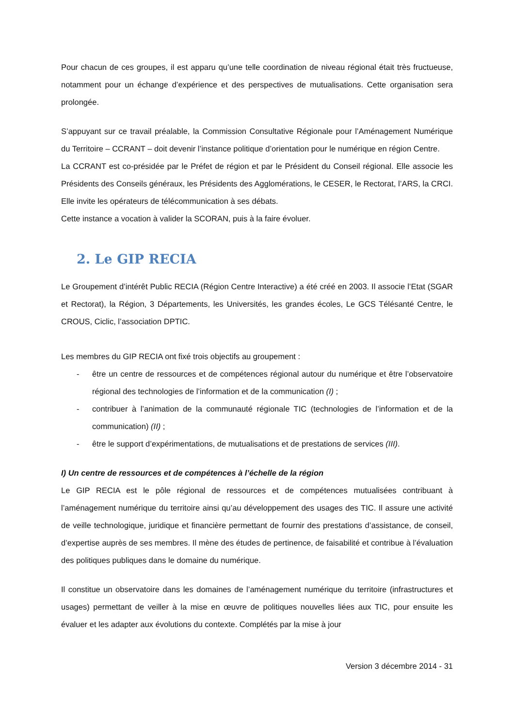Pour chacun de ces groupes, il est apparu qu’une telle coordination de niveau régional était très fructueuse, notamment pour un échange d’expérience et des perspectives de mutualisations. Cette organisation sera prolongée.
S’appuyant sur ce travail préalable, la Commission Consultative Régionale pour l’Aménagement Numérique du Territoire – CCRANT – doit devenir l’instance politique d’orientation pour le numérique en région Centre.
La CCRANT est co-présidée par le Préfet de région et par le Président du Conseil régional. Elle associe les Présidents des Conseils généraux, les Présidents des Agglomérations, le CESER, le Rectorat, l’ARS, la CRCI. Elle invite les opérateurs de télécommunication à ses débats.
Cette instance a vocation à valider la SCORAN, puis à la faire évoluer.
2. Le GIP RECIA
Le Groupement d’intérêt Public RECIA (Région Centre Interactive) a été créé en 2003. Il associe l’Etat (SGAR et Rectorat), la Région, 3 Départements, les Universités, les grandes écoles, Le GCS Télésanté Centre, le CROUS, Ciclic, l’association DPTIC.
Les membres du GIP RECIA ont fixé trois objectifs au groupement :
- être un centre de ressources et de compétences régional autour du numérique et être l’observatoire régional des technologies de l’information et de la communication (I) ;
- contribuer à l’animation de la communauté régionale TIC (technologies de l’information et de la communication) (II) ;
- être le support d’expérimentations, de mutualisations et de prestations de services (III).
I) Un centre de ressources et de compétences à l’échelle de la région
Le GIP RECIA est le pôle régional de ressources et de compétences mutualisées contribuant à l’aménagement numérique du territoire ainsi qu’au développement des usages des TIC. Il assure une activité de veille technologique, juridique et financière permettant de fournir des prestations d’assistance, de conseil, d’expertise auprès de ses membres. Il mène des études de pertinence, de faisabilité et contribue à l’évaluation des politiques publiques dans le domaine du numérique.
Il constitue un observatoire dans les domaines de l’aménagement numérique du territoire (infrastructures et usages) permettant de veiller à la mise en œuvre de politiques nouvelles liées aux TIC, pour ensuite les évaluer et les adapter aux évolutions du contexte. Complétés par la mise à jour
Version 3 décembre 2014 - 31